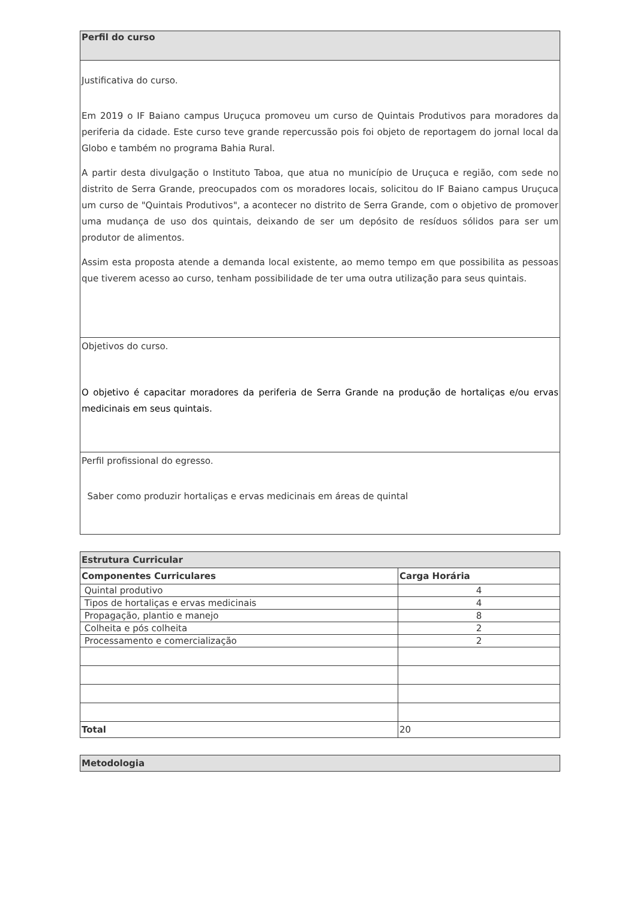| Perfil do curso |
| Justificativa do curso. Em 2019 o IF Baiano campus Uruçuca promoveu um curso de Quintais Produtivos para moradores da periferia da cidade. Este curso teve grande repercussão pois foi objeto de reportagem do jornal local da Globo e também no programa Bahia Rural. A partir desta divulgação o Instituto Taboa, que atua no município de Uruçuca e região, com sede no distrito de Serra Grande, preocupados com os moradores locais, solicitou do IF Baiano campus Uruçuca um curso de "Quintais Produtivos", a acontecer no distrito de Serra Grande, com o objetivo de promover uma mudança de uso dos quintais, deixando de ser um depósito de resíduos sólidos para ser um produtor de alimentos. Assim esta proposta atende a demanda local existente, ao memo tempo em que possibilita as pessoas que tiverem acesso ao curso, tenham possibilidade de ter uma outra utilização para seus quintais. |
| Objetivos do curso. O objetivo é capacitar moradores da periferia de Serra Grande na produção de hortaliças e/ou ervas medicinais em seus quintais. |
| Perfil profissional do egresso. Saber como produzir hortaliças e ervas medicinais em áreas de quintal |
| Estrutura Curricular | |
| Componentes Curriculares | Carga Horária |
| Quintal produtivo | 4 |
| Tipos de hortaliças e ervas medicinais | 4 |
| Propagação, plantio e manejo | 8 |
| Colheita e pós colheita | 2 |
| Processamento e comercialização | 2 |
| Total | 20 |
| Metodologia |